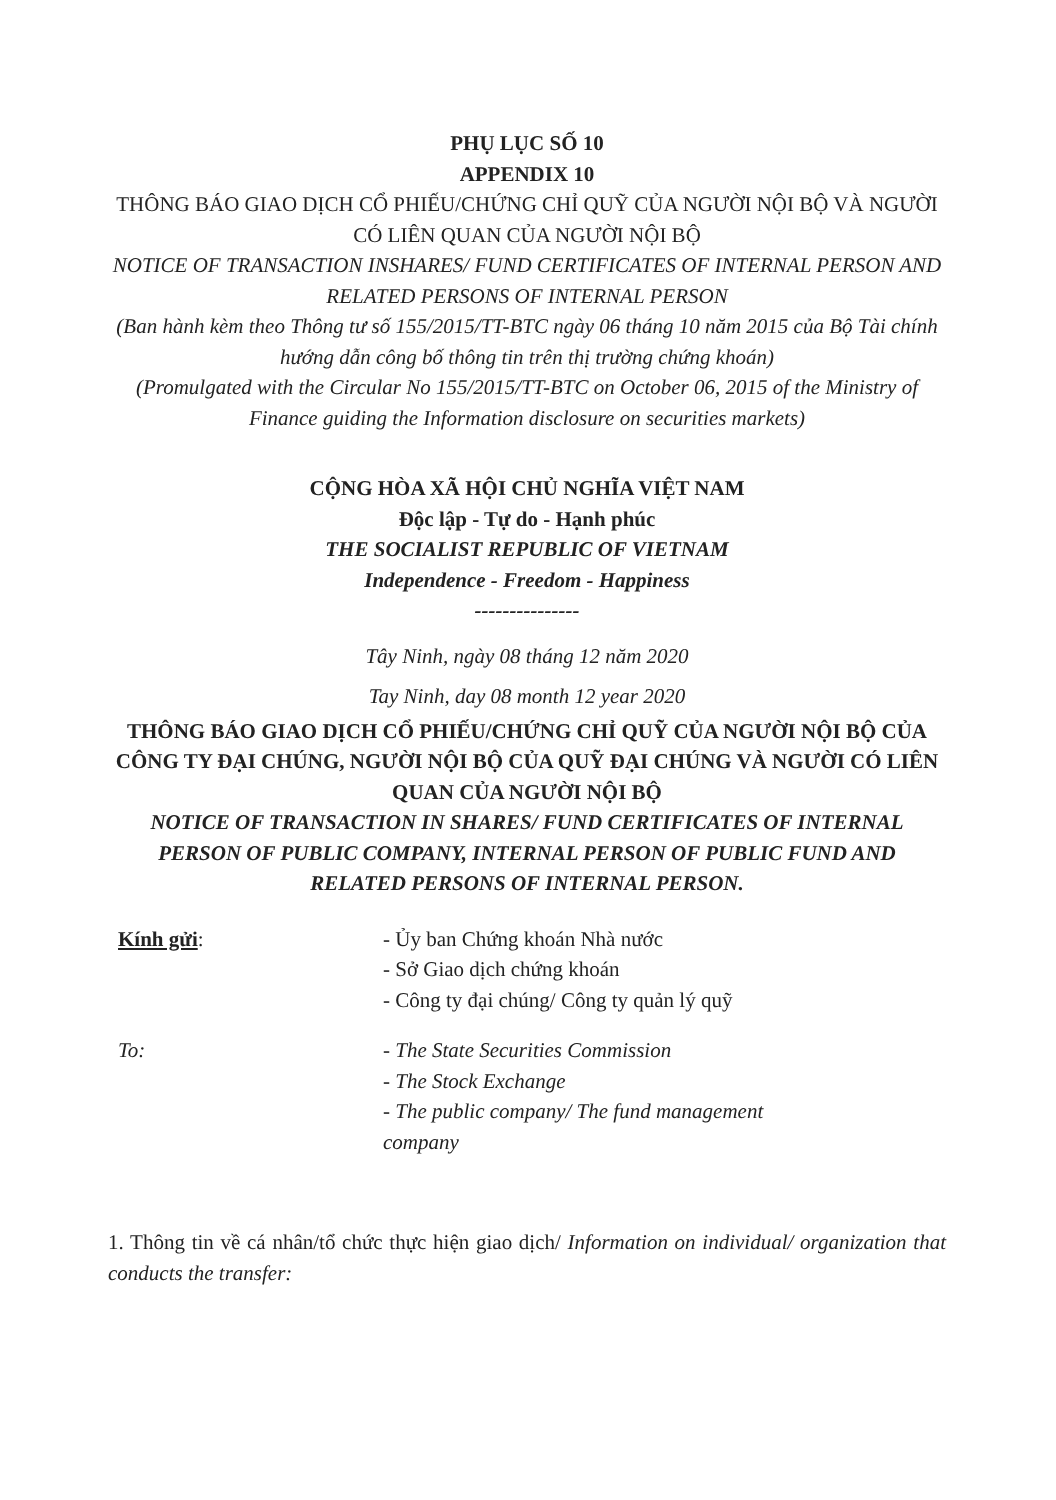PHỤ LỤC SỐ 10
APPENDIX 10
THÔNG BÁO GIAO DỊCH CỔ PHIẾU/CHỨNG CHỈ QUỸ CỦA NGƯỜI NỘI BỘ VÀ NGƯỜI CÓ LIÊN QUAN CỦA NGƯỜI NỘI BỘ
NOTICE OF TRANSACTION INSHARES/ FUND CERTIFICATES OF INTERNAL PERSON AND RELATED PERSONS OF INTERNAL PERSON
(Ban hành kèm theo Thông tư số 155/2015/TT-BTC ngày 06 tháng 10 năm 2015 của Bộ Tài chính hướng dẫn công bố thông tin trên thị trường chứng khoán)
(Promulgated with the Circular No 155/2015/TT-BTC on October 06, 2015 of the Ministry of Finance guiding the Information disclosure on securities markets)
CỘNG HÒA XÃ HỘI CHỦ NGHĨA VIỆT NAM
Độc lập - Tự do - Hạnh phúc
THE SOCIALIST REPUBLIC OF VIETNAM
Independence - Freedom - Happiness
---------------
Tây Ninh, ngày 08 tháng 12 năm 2020
Tay Ninh, day 08 month 12 year 2020
THÔNG BÁO GIAO DỊCH CỔ PHIẾU/CHỨNG CHỈ QUỸ CỦA NGƯỜI NỘI BỘ CỦA CÔNG TY ĐẠI CHÚNG, NGƯỜI NỘI BỘ CỦA QUỸ ĐẠI CHÚNG VÀ NGƯỜI CÓ LIÊN QUAN CỦA NGƯỜI NỘI BỘ
NOTICE OF TRANSACTION IN SHARES/ FUND CERTIFICATES OF INTERNAL PERSON OF PUBLIC COMPANY, INTERNAL PERSON OF PUBLIC FUND AND RELATED PERSONS OF INTERNAL PERSON.
Kính gửi: - Ủy ban Chứng khoán Nhà nước
- Sở Giao dịch chứng khoán
- Công ty đại chúng/ Công ty quản lý quỹ
To: - The State Securities Commission
- The Stock Exchange
- The public company/ The fund management company
1. Thông tin về cá nhân/tổ chức thực hiện giao dịch/ Information on individual/ organization that conducts the transfer: